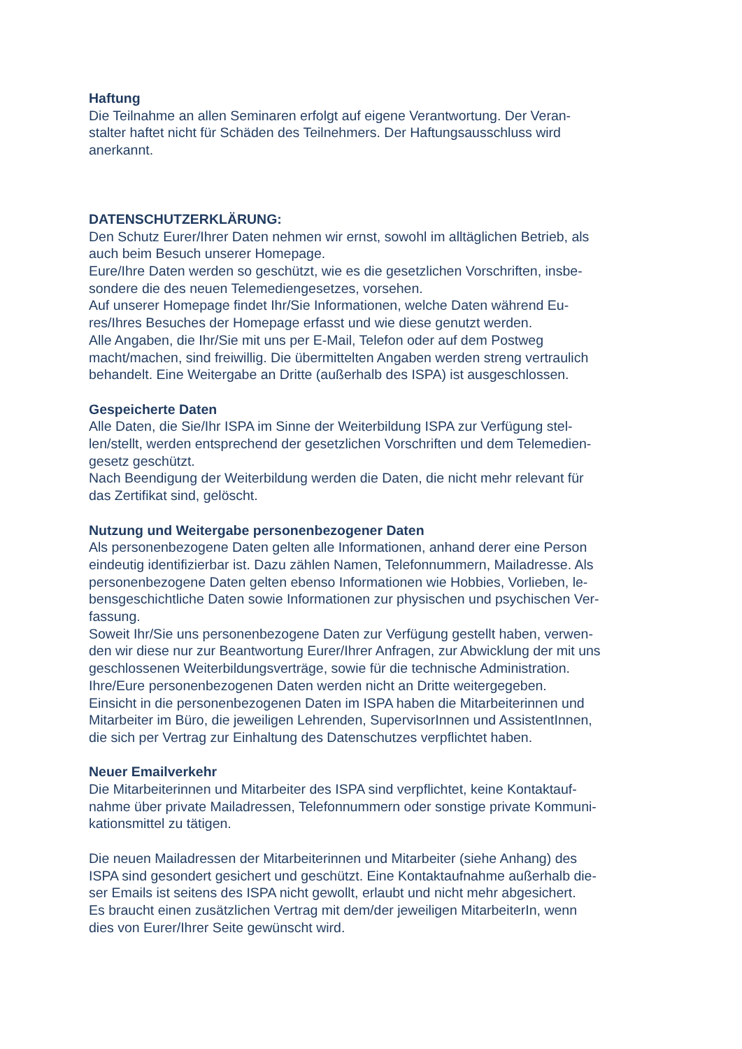Haftung
Die Teilnahme an allen Seminaren erfolgt auf eigene Verantwortung. Der Veran-
stalter haftet nicht für Schäden des Teilnehmers. Der Haftungsausschluss wird
anerkannt.
DATENSCHUTZERKLÄRUNG:
Den Schutz Eurer/Ihrer Daten nehmen wir ernst, sowohl im alltäglichen Betrieb, als
auch beim Besuch unserer Homepage.
Eure/Ihre Daten werden so geschützt, wie es die gesetzlichen Vorschriften, insbe-
sondere die des neuen Telemediengesetzes, vorsehen.
Auf unserer Homepage findet Ihr/Sie Informationen, welche Daten während Eu-
res/Ihres Besuches der Homepage erfasst und wie diese genutzt werden.
Alle Angaben, die Ihr/Sie mit uns per E-Mail, Telefon oder auf dem Postweg
macht/machen, sind freiwillig. Die übermittelten Angaben werden streng vertraulich
behandelt. Eine Weitergabe an Dritte (außerhalb des ISPA) ist ausgeschlossen.
Gespeicherte Daten
Alle Daten, die Sie/Ihr ISPA im Sinne der Weiterbildung ISPA zur Verfügung stel-
len/stellt, werden entsprechend der gesetzlichen Vorschriften und dem Telemedien-
gesetz geschützt.
Nach Beendigung der Weiterbildung werden die Daten, die nicht mehr relevant für
das Zertifikat sind, gelöscht.
Nutzung und Weitergabe personenbezogener Daten
Als personenbezogene Daten gelten alle Informationen, anhand derer eine Person
eindeutig identifizierbar ist. Dazu zählen Namen, Telefonnummern, Mailadresse. Als
personenbezogene Daten gelten ebenso Informationen wie Hobbies, Vorlieben, le-
bensgeschichtliche Daten sowie Informationen zur physischen und psychischen Ver-
fassung.
Soweit Ihr/Sie uns personenbezogene Daten zur Verfügung gestellt haben, verwen-
den wir diese nur zur Beantwortung Eurer/Ihrer Anfragen, zur Abwicklung der mit uns
geschlossenen Weiterbildungsverträge, sowie für die technische Administration.
Ihre/Eure personenbezogenen Daten werden nicht an Dritte weitergegeben.
Einsicht in die personenbezogenen Daten im ISPA haben die Mitarbeiterinnen und
Mitarbeiter im Büro, die jeweiligen Lehrenden, SupervisorInnen und AssistentInnen,
die sich per Vertrag zur Einhaltung des Datenschutzes verpflichtet haben.
Neuer Emailverkehr
Die Mitarbeiterinnen und Mitarbeiter des ISPA sind verpflichtet, keine Kontaktauf-
nahme über private Mailadressen, Telefonnummern oder sonstige private Kommuni-
kationsmittel zu tätigen.
Die neuen Mailadressen der Mitarbeiterinnen und Mitarbeiter (siehe Anhang) des
ISPA sind gesondert gesichert und geschützt. Eine Kontaktaufnahme außerhalb die-
ser Emails ist seitens des ISPA nicht gewollt, erlaubt und nicht mehr abgesichert.
Es braucht einen zusätzlichen Vertrag mit dem/der jeweiligen MitarbeiterIn, wenn
dies von Eurer/Ihrer Seite gewünscht wird.